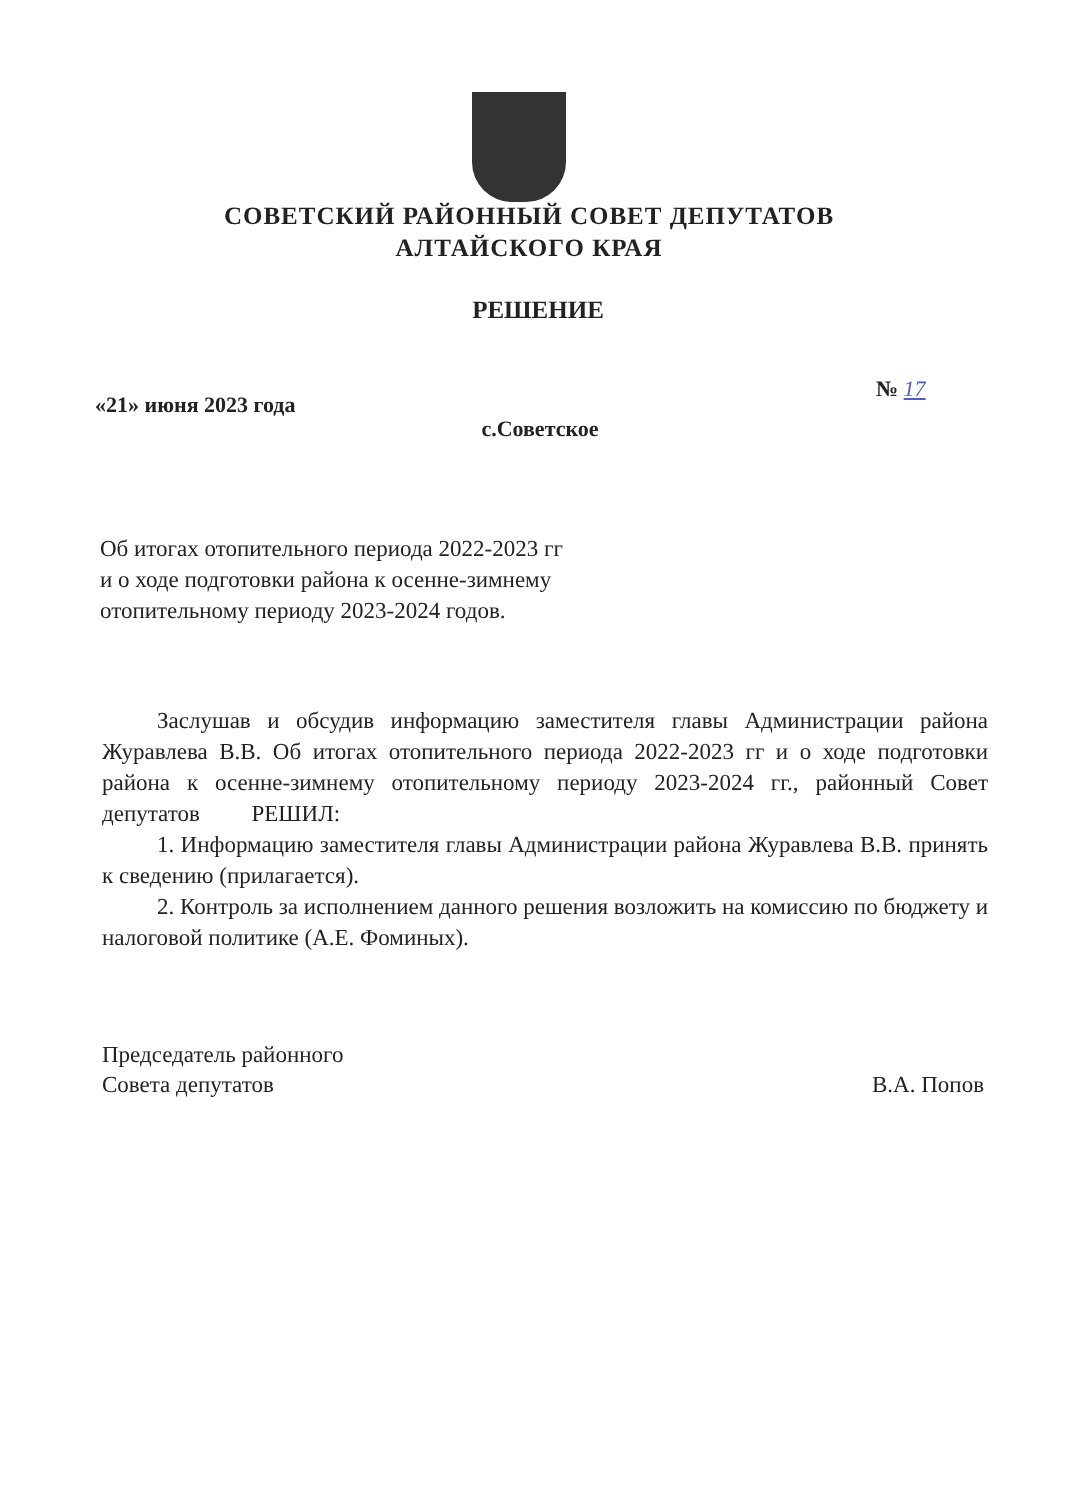СОВЕТСКИЙ РАЙОННЫЙ СОВЕТ ДЕПУТАТОВ
АЛТАЙСКОГО КРАЯ
РЕШЕНИЕ
«21» июня 2023 года
№ 17
с.Советское
Об итогах отопительного периода 2022-2023 гг
и о ходе подготовки района к осенне-зимнему
отопительному периоду 2023-2024 годов.
Заслушав и обсудив информацию заместителя главы Администрации района Журавлева В.В. Об итогах отопительного периода 2022-2023 гг и о ходе подготовки района к осенне-зимнему отопительному периоду 2023-2024 гг., районный Совет депутатов РЕШИЛ:
1. Информацию заместителя главы Администрации района Журавлева В.В. принять к сведению (прилагается).
2. Контроль за исполнением данного решения возложить на комиссию по бюджету и налоговой политике (А.Е. Фоминых).
Председатель районного
Совета депутатов
В.А. Попов